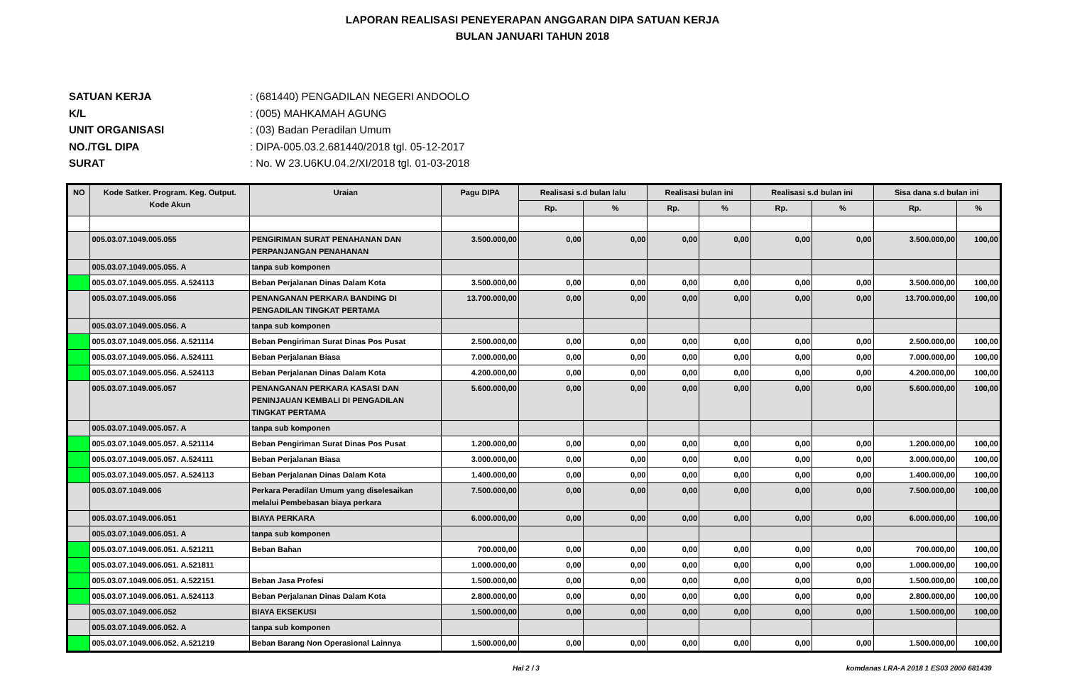LAPORAN REALISASI PENEYERAPAN ANGGARAN DIPA SATUAN KERJA
BULAN JANUARI TAHUN 2018
SATUAN KERJA: (681440) PENGADILAN NEGERI ANDOOLO
K/L: (005) MAHKAMAH AGUNG
UNIT ORGANISASI: (03) Badan Peradilan Umum
NO./TGL DIPA: DIPA-005.03.2.681440/2018 tgl. 05-12-2017
SURAT: No. W 23.U6KU.04.2/XI/2018 tgl. 01-03-2018
| NO | Kode Satker. Program. Keg. Output. Kode Akun | Uraian | Pagu DIPA | Realisasi s.d bulan lalu | | Realisasi bulan ini | | Realisasi s.d bulan ini | | Sisa dana s.d bulan ini | |
| --- | --- | --- | --- | --- | --- | --- | --- | --- | --- | --- | --- |
| | | | | Rp. | % | Rp. | % | Rp. | % | Rp. | % |
| | 005.03.07.1049.005.055 | PENGIRIMAN SURAT PENAHANAN DAN PERPANJANGAN PENAHANAN | 3.500.000,00 | 0,00 | 0,00 | 0,00 | 0,00 | 0,00 | 0,00 | 3.500.000,00 | 100,00 |
| | 005.03.07.1049.005.055. A | tanpa sub komponen | | | | | | | | | |
| | 005.03.07.1049.005.055. A.524113 | Beban Perjalanan Dinas Dalam Kota | 3.500.000,00 | 0,00 | 0,00 | 0,00 | 0,00 | 0,00 | 0,00 | 3.500.000,00 | 100,00 |
| | 005.03.07.1049.005.056 | PENANGANAN PERKARA BANDING DI PENGADILAN TINGKAT PERTAMA | 13.700.000,00 | 0,00 | 0,00 | 0,00 | 0,00 | 0,00 | 0,00 | 13.700.000,00 | 100,00 |
| | 005.03.07.1049.005.056. A | tanpa sub komponen | | | | | | | | | |
| | 005.03.07.1049.005.056. A.521114 | Beban Pengiriman Surat Dinas Pos Pusat | 2.500.000,00 | 0,00 | 0,00 | 0,00 | 0,00 | 0,00 | 0,00 | 2.500.000,00 | 100,00 |
| | 005.03.07.1049.005.056. A.524111 | Beban Perjalanan Biasa | 7.000.000,00 | 0,00 | 0,00 | 0,00 | 0,00 | 0,00 | 0,00 | 7.000.000,00 | 100,00 |
| | 005.03.07.1049.005.056. A.524113 | Beban Perjalanan Dinas Dalam Kota | 4.200.000,00 | 0,00 | 0,00 | 0,00 | 0,00 | 0,00 | 0,00 | 4.200.000,00 | 100,00 |
| | 005.03.07.1049.005.057 | PENANGANAN PERKARA KASASI DAN PENINJAUAN KEMBALI DI PENGADILAN TINGKAT PERTAMA | 5.600.000,00 | 0,00 | 0,00 | 0,00 | 0,00 | 0,00 | 0,00 | 5.600.000,00 | 100,00 |
| | 005.03.07.1049.005.057. A | tanpa sub komponen | | | | | | | | | |
| | 005.03.07.1049.005.057. A.521114 | Beban Pengiriman Surat Dinas Pos Pusat | 1.200.000,00 | 0,00 | 0,00 | 0,00 | 0,00 | 0,00 | 0,00 | 1.200.000,00 | 100,00 |
| | 005.03.07.1049.005.057. A.524111 | Beban Perjalanan Biasa | 3.000.000,00 | 0,00 | 0,00 | 0,00 | 0,00 | 0,00 | 0,00 | 3.000.000,00 | 100,00 |
| | 005.03.07.1049.005.057. A.524113 | Beban Perjalanan Dinas Dalam Kota | 1.400.000,00 | 0,00 | 0,00 | 0,00 | 0,00 | 0,00 | 0,00 | 1.400.000,00 | 100,00 |
| | 005.03.07.1049.006 | Perkara Peradilan Umum yang diselesaikan melalui Pembebasan biaya perkara | 7.500.000,00 | 0,00 | 0,00 | 0,00 | 0,00 | 0,00 | 0,00 | 7.500.000,00 | 100,00 |
| | 005.03.07.1049.006.051 | BIAYA PERKARA | 6.000.000,00 | 0,00 | 0,00 | 0,00 | 0,00 | 0,00 | 0,00 | 6.000.000,00 | 100,00 |
| | 005.03.07.1049.006.051. A | tanpa sub komponen | | | | | | | | | |
| | 005.03.07.1049.006.051. A.521211 | Beban Bahan | 700.000,00 | 0,00 | 0,00 | 0,00 | 0,00 | 0,00 | 0,00 | 700.000,00 | 100,00 |
| | 005.03.07.1049.006.051. A.521811 | | 1.000.000,00 | 0,00 | 0,00 | 0,00 | 0,00 | 0,00 | 0,00 | 1.000.000,00 | 100,00 |
| | 005.03.07.1049.006.051. A.522151 | Beban Jasa Profesi | 1.500.000,00 | 0,00 | 0,00 | 0,00 | 0,00 | 0,00 | 0,00 | 1.500.000,00 | 100,00 |
| | 005.03.07.1049.006.051. A.524113 | Beban Perjalanan Dinas Dalam Kota | 2.800.000,00 | 0,00 | 0,00 | 0,00 | 0,00 | 0,00 | 0,00 | 2.800.000,00 | 100,00 |
| | 005.03.07.1049.006.052 | BIAYA EKSEKUSI | 1.500.000,00 | 0,00 | 0,00 | 0,00 | 0,00 | 0,00 | 0,00 | 1.500.000,00 | 100,00 |
| | 005.03.07.1049.006.052. A | tanpa sub komponen | | | | | | | | | |
| | 005.03.07.1049.006.052. A.521219 | Beban Barang Non Operasional Lainnya | 1.500.000,00 | 0,00 | 0,00 | 0,00 | 0,00 | 0,00 | 0,00 | 1.500.000,00 | 100,00 |
Hal 2 / 3 komdanas LRA-A 2018 1 ES03 2000 681439